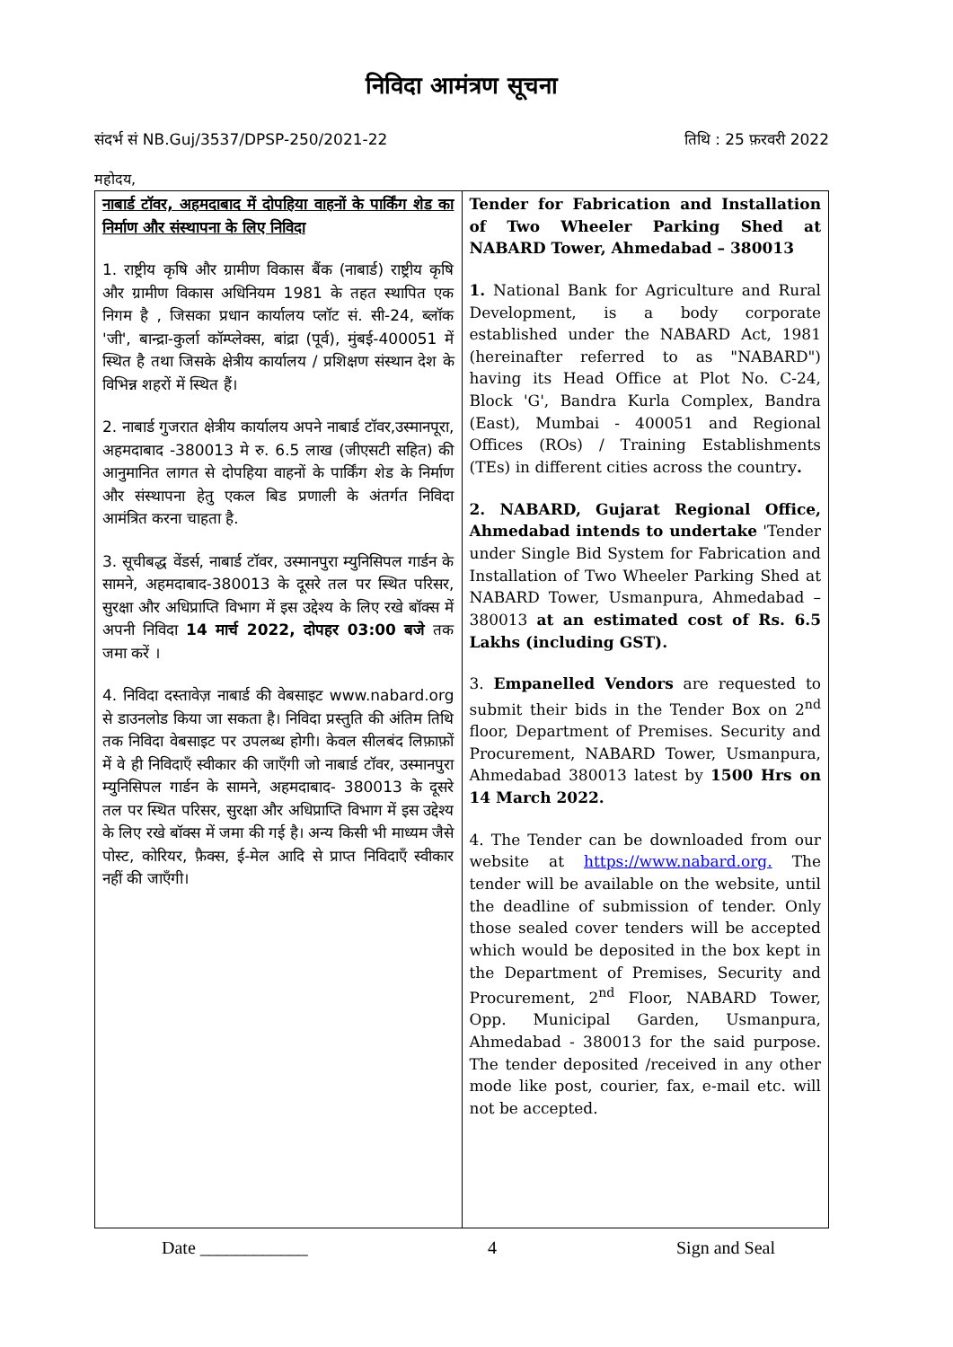निविदा आमंत्रण सूचना
संदर्भ सं NB.Guj/3537/DPSP-250/2021-22 तिथि : 25 फ़रवरी 2022
महोदय,
| नाबार्ड टॉवर, अहमदाबाद में दोपहिया वाहनों के पार्किंग शेड का निर्माण और संस्थापना के लिए निविदा 1. राष्ट्रीय कृषि और ग्रामीण विकास बैंक (नाबार्ड) राष्ट्रीय कृषि और ग्रामीण विकास अधिनियम 1981 के तहत स्थापित एक निगम है , जिसका प्रधान कार्यालय प्लॉट सं. सी-24, ब्लॉक 'जी', बान्द्रा-कुर्ला कॉम्प्लेक्स, बांद्रा (पूर्व), मुंबई-400051 में स्थित है तथा जिसके क्षेत्रीय कार्यालय / प्रशिक्षण संस्थान देश के विभिन्न शहरों में स्थित हैं। 2. नाबार्ड गुजरात क्षेत्रीय कार्यालय अपने नाबार्ड टॉवर,उस्मानपूरा, अहमदाबाद -380013 मे रु. 6.5 लाख (जीएसटी सहित) की आनुमानित लागत से दोपहिया वाहनों के पार्किंग शेड के निर्माण और संस्थापना हेतु एकल बिड प्रणाली के अंतर्गत निविदा आमंत्रित करना चाहता है. 3. सूचीबद्ध वेंडर्स, नाबार्ड टॉवर, उस्मानपुरा म्युनिसिपल गार्डन के सामने, अहमदाबाद-380013 के दूसरे तल पर स्थित परिसर, सुरक्षा और अधिप्राप्ति विभाग में इस उद्देश्य के लिए रखे बॉक्स में अपनी निविदा 14 मार्च 2022, दोपहर 03:00 बजे तक जमा करें । 4. निविदा दस्तावेज़ नाबार्ड की वेबसाइट www.nabard.org से डाउनलोड किया जा सकता है। निविदा प्रस्तुति की अंतिम तिथि तक निविदा वेबसाइट पर उपलब्ध होगी। केवल सीलबंद लिफ़ाफ़ों में वे ही निविदाएँ स्वीकार की जाएँगी जो नाबार्ड टॉवर, उस्मानपुरा म्युनिसिपल गार्डन के सामने, अहमदाबाद- 380013 के दूसरे तल पर स्थित परिसर, सुरक्षा और अधिप्राप्ति विभाग में इस उद्देश्य के लिए रखे बॉक्स में जमा की गई है। अन्य किसी भी माध्यम जैसे पोस्ट, कोरियर, फ़ैक्स, ई-मेल आदि से प्राप्त निविदाएँ स्वीकार नहीं की जाएँगी। | Tender for Fabrication and Installation of Two Wheeler Parking Shed at NABARD Tower, Ahmedabad – 380013 1. National Bank for Agriculture and Rural Development, is a body corporate established under the NABARD Act, 1981 (hereinafter referred to as "NABARD") having its Head Office at Plot No. C-24, Block 'G', Bandra Kurla Complex, Bandra (East), Mumbai - 400051 and Regional Offices (ROs) / Training Establishments (TEs) in different cities across the country . 2. NABARD, Gujarat Regional Office, Ahmedabad intends to undertake 'Tender under Single Bid System for Fabrication and Installation of Two Wheeler Parking Shed at NABARD Tower, Usmanpura, Ahmedabad – 380013 at an estimated cost of Rs. 6.5 Lakhs (including GST). 3. Empanelled Vendors are requested to submit their bids in the Tender Box on 2<sup>nd</sup> floor, Department of Premises. Security and Procurement, NABARD Tower, Usmanpura, Ahmedabad 380013 latest by 1500 Hrs on 14 March 2022. 4. The Tender can be downloaded from our website at https://www.nabard.org. The tender will be available on the website, until the deadline of submission of tender. Only those sealed cover tenders will be accepted which would be deposited in the box kept in the Department of Premises, Security and Procurement, 2<sup>nd</sup> Floor, NABARD Tower, Opp. Municipal Garden, Usmanpura, Ahmedabad - 380013 for the said purpose. The tender deposited /received in any other mode like post, courier, fax, e-mail etc. will not be accepted. |
Date ____________ 4 Sign and Seal